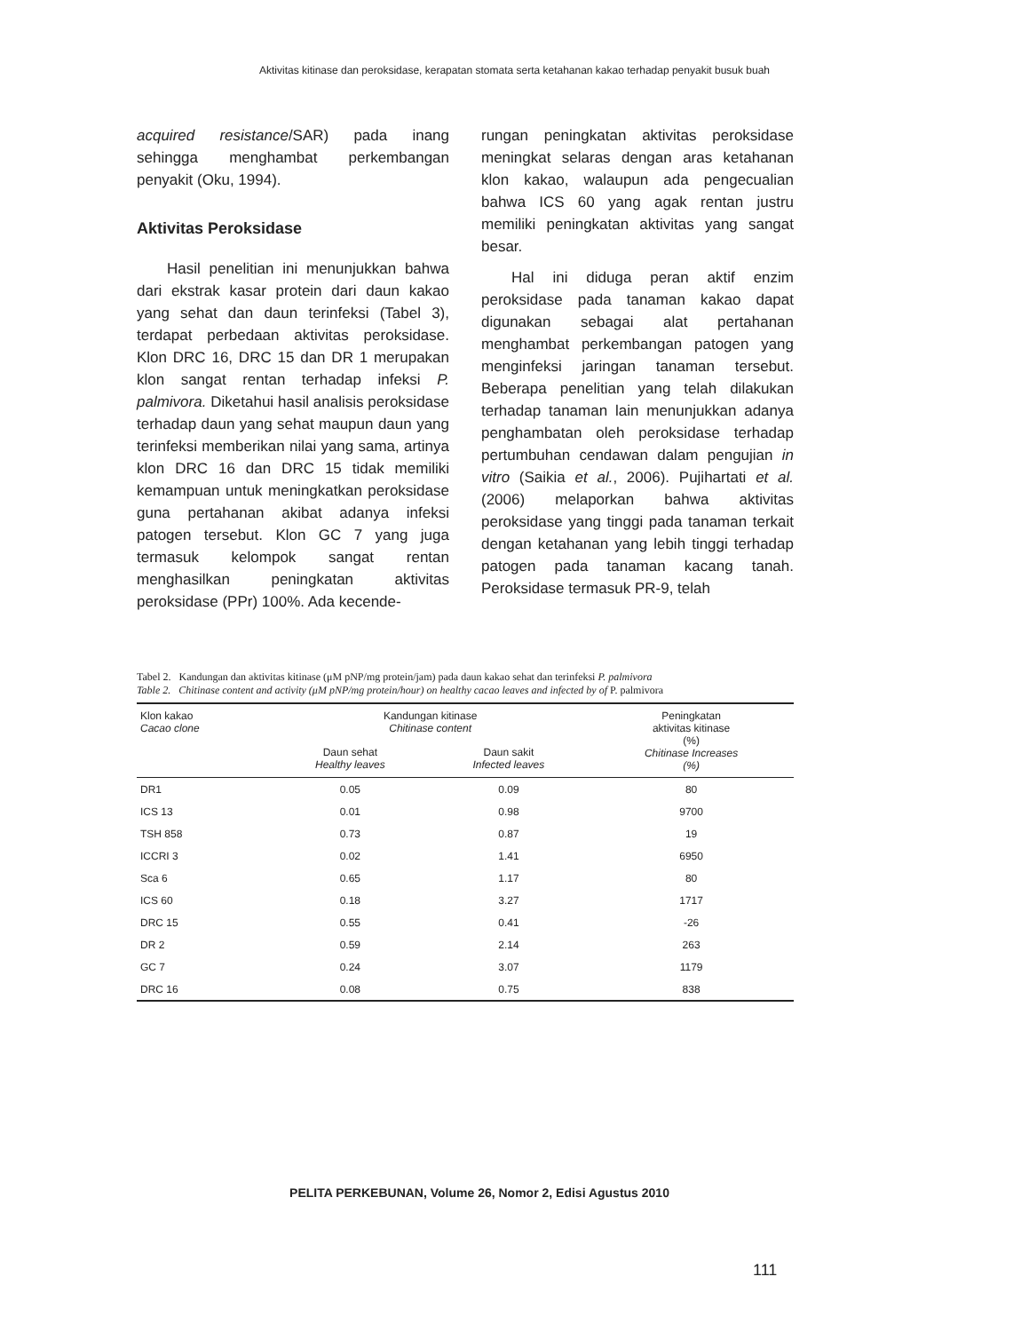Aktivitas kitinase dan peroksidase, kerapatan stomata serta ketahanan kakao terhadap penyakit busuk buah
acquired resistance/SAR) pada inang sehingga menghambat perkembangan penyakit (Oku, 1994).
Aktivitas Peroksidase
Hasil penelitian ini menunjukkan bahwa dari ekstrak kasar protein dari daun kakao yang sehat dan daun terinfeksi (Tabel 3), terdapat perbedaan aktivitas peroksidase. Klon DRC 16, DRC 15 dan DR 1 merupakan klon sangat rentan terhadap infeksi P. palmivora. Diketahui hasil analisis peroksidase terhadap daun yang sehat maupun daun yang terinfeksi memberikan nilai yang sama, artinya klon DRC 16 dan DRC 15 tidak memiliki kemampuan untuk meningkatkan peroksidase guna pertahanan akibat adanya infeksi patogen tersebut. Klon GC 7 yang juga termasuk kelompok sangat rentan menghasilkan peningkatan aktivitas peroksidase (PPr) 100%. Ada kecende-
rungan peningkatan aktivitas peroksidase meningkat selaras dengan aras ketahanan klon kakao, walaupun ada pengecualian bahwa ICS 60 yang agak rentan justru memiliki peningkatan aktivitas yang sangat besar.
Hal ini diduga peran aktif enzim peroksidase pada tanaman kakao dapat digunakan sebagai alat pertahanan menghambat perkembangan patogen yang menginfeksi jaringan tanaman tersebut. Beberapa penelitian yang telah dilakukan terhadap tanaman lain menunjukkan adanya penghambatan oleh peroksidase terhadap pertumbuhan cendawan dalam pengujian in vitro (Saikia et al., 2006). Pujihartati et al. (2006) melaporkan bahwa aktivitas peroksidase yang tinggi pada tanaman terkait dengan ketahanan yang lebih tinggi terhadap patogen pada tanaman kacang tanah. Peroksidase termasuk PR-9, telah
Tabel 2. Kandungan dan aktivitas kitinase (μM pNP/mg protein/jam) pada daun kakao sehat dan terinfeksi P. palmivora
Table 2. Chitinase content and activity (μM pNP/mg protein/hour) on healthy cacao leaves and infected by of P. palmivora
| Klon kakao Cacao clone | Kandungan kitinase Chitinase content | | Peningkatan aktivitas kitinase (%) Chitinase Increases (%) |
| --- | --- | --- | --- |
| | Daun sehat Healthy leaves | Daun sakit Infected leaves | |
| DR1 | 0.05 | 0.09 | 80 |
| ICS 13 | 0.01 | 0.98 | 9700 |
| TSH 858 | 0.73 | 0.87 | 19 |
| ICCRI 3 | 0.02 | 1.41 | 6950 |
| Sca 6 | 0.65 | 1.17 | 80 |
| ICS 60 | 0.18 | 3.27 | 1717 |
| DRC 15 | 0.55 | 0.41 | -26 |
| DR 2 | 0.59 | 2.14 | 263 |
| GC 7 | 0.24 | 3.07 | 1179 |
| DRC 16 | 0.08 | 0.75 | 838 |
PELITA PERKEBUNAN, Volume 26, Nomor 2, Edisi Agustus 2010
111